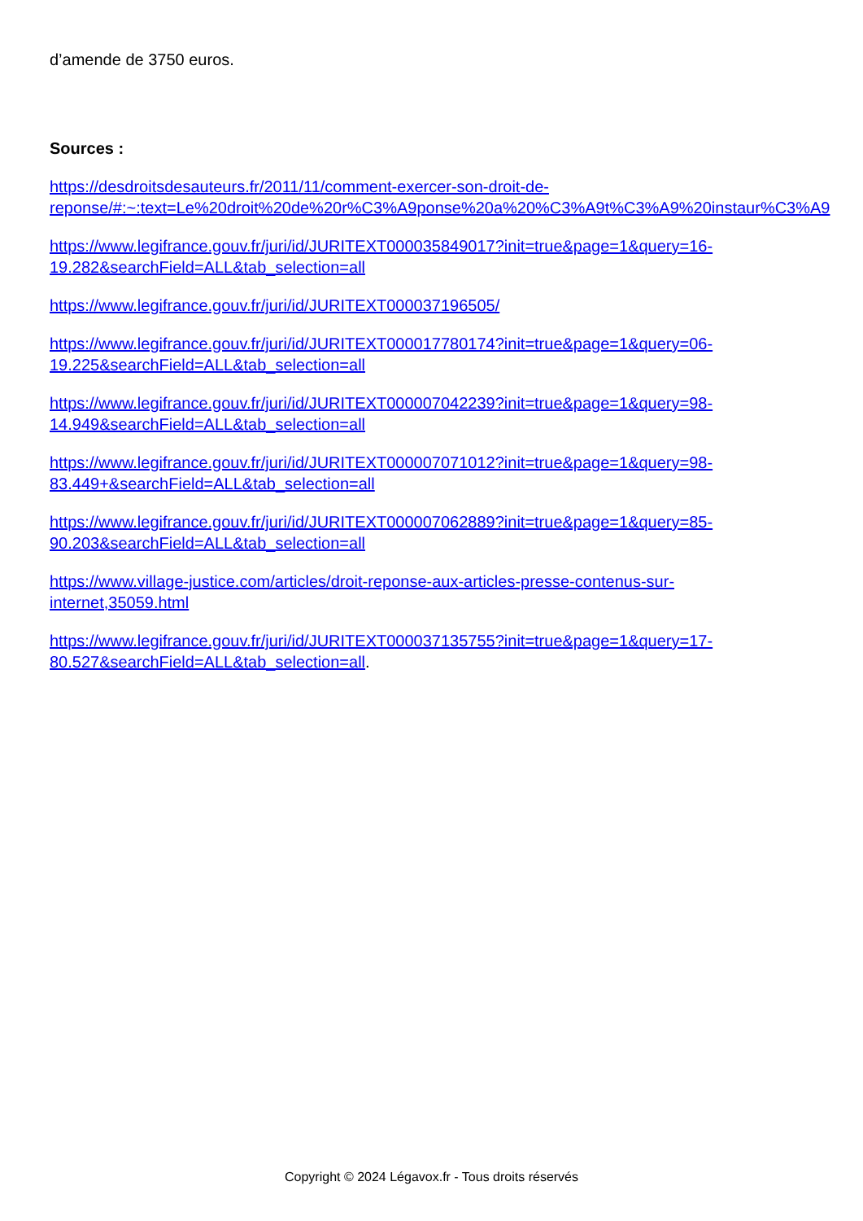d’amende de 3750 euros.
Sources :
https://desdroitsdesauteurs.fr/2011/11/comment-exercer-son-droit-de-
reponse/#:~:text=Le%20droit%20de%20r%C3%A9ponse%20a%20%C3%A9t%C3%A9%20instaur%C3%A9
https://www.legifrance.gouv.fr/juri/id/JURITEXT000035849017?init=true&page=1&query=16-
19.282&searchField=ALL&tab_selection=all
https://www.legifrance.gouv.fr/juri/id/JURITEXT000037196505/
https://www.legifrance.gouv.fr/juri/id/JURITEXT000017780174?init=true&page=1&query=06-
19.225&searchField=ALL&tab_selection=all
https://www.legifrance.gouv.fr/juri/id/JURITEXT000007042239?init=true&page=1&query=98-
14.949&searchField=ALL&tab_selection=all
https://www.legifrance.gouv.fr/juri/id/JURITEXT000007071012?init=true&page=1&query=98-
83.449+&searchField=ALL&tab_selection=all
https://www.legifrance.gouv.fr/juri/id/JURITEXT000007062889?init=true&page=1&query=85-
90.203&searchField=ALL&tab_selection=all
https://www.village-justice.com/articles/droit-reponse-aux-articles-presse-contenus-sur-
internet,35059.html
https://www.legifrance.gouv.fr/juri/id/JURITEXT000037135755?init=true&page=1&query=17-
80.527&searchField=ALL&tab_selection=all.
Copyright © 2024 Légavox.fr - Tous droits réservés